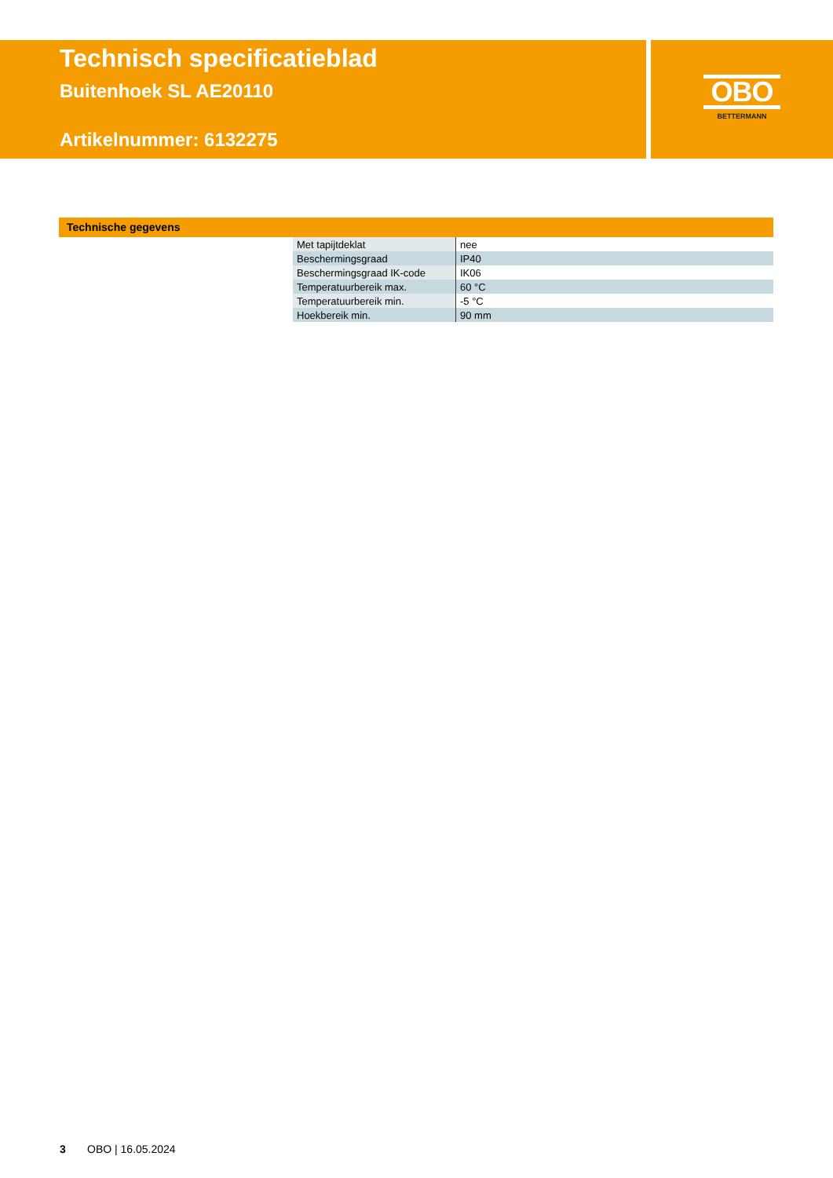Technisch specificatieblad
Buitenhoek SL AE20110
Artikelnummer: 6132275
OBO
BETTERMANN
Technische gegevens
| Met tapijtdeklat | nee |
| Beschermingsgraad | IP40 |
| Beschermingsgraad IK-code | IK06 |
| Temperatuurbereik max. | 60 °C |
| Temperatuurbereik min. | -5 °C |
| Hoekbereik min. | 90 mm |
3 OBO | 16.05.2024